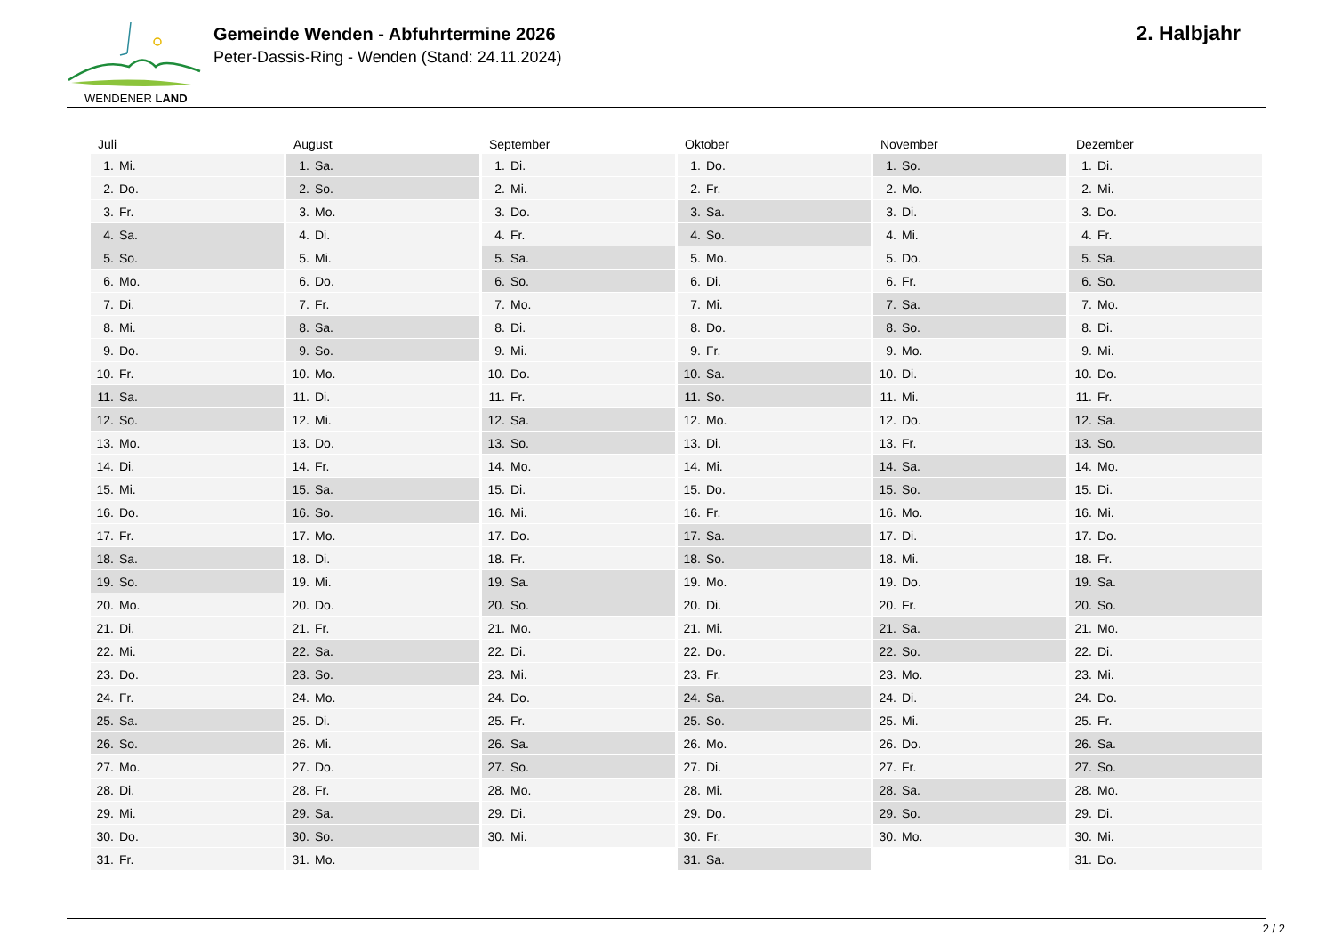WENDENER LAND
Gemeinde Wenden - Abfuhrtermine 2026
Peter-Dassis-Ring - Wenden (Stand: 24.11.2024)
2. Halbjahr
Juli
| 1. | Mi. |
| 2. | Do. |
| 3. | Fr. |
| 4. | Sa. |
| 5. | So. |
| 6. | Mo. |
| 7. | Di. |
| 8. | Mi. |
| 9. | Do. |
| 10. | Fr. |
| 11. | Sa. |
| 12. | So. |
| 13. | Mo. |
| 14. | Di. |
| 15. | Mi. |
| 16. | Do. |
| 17. | Fr. |
| 18. | Sa. |
| 19. | So. |
| 20. | Mo. |
| 21. | Di. |
| 22. | Mi. |
| 23. | Do. |
| 24. | Fr. |
| 25. | Sa. |
| 26. | So. |
| 27. | Mo. |
| 28. | Di. |
| 29. | Mi. |
| 30. | Do. |
| 31. | Fr. |
August
| 1. | Sa. |
| 2. | So. |
| 3. | Mo. |
| 4. | Di. |
| 5. | Mi. |
| 6. | Do. |
| 7. | Fr. |
| 8. | Sa. |
| 9. | So. |
| 10. | Mo. |
| 11. | Di. |
| 12. | Mi. |
| 13. | Do. |
| 14. | Fr. |
| 15. | Sa. |
| 16. | So. |
| 17. | Mo. |
| 18. | Di. |
| 19. | Mi. |
| 20. | Do. |
| 21. | Fr. |
| 22. | Sa. |
| 23. | So. |
| 24. | Mo. |
| 25. | Di. |
| 26. | Mi. |
| 27. | Do. |
| 28. | Fr. |
| 29. | Sa. |
| 30. | So. |
| 31. | Mo. |
September
| 1. | Di. |
| 2. | Mi. |
| 3. | Do. |
| 4. | Fr. |
| 5. | Sa. |
| 6. | So. |
| 7. | Mo. |
| 8. | Di. |
| 9. | Mi. |
| 10. | Do. |
| 11. | Fr. |
| 12. | Sa. |
| 13. | So. |
| 14. | Mo. |
| 15. | Di. |
| 16. | Mi. |
| 17. | Do. |
| 18. | Fr. |
| 19. | Sa. |
| 20. | So. |
| 21. | Mo. |
| 22. | Di. |
| 23. | Mi. |
| 24. | Do. |
| 25. | Fr. |
| 26. | Sa. |
| 27. | So. |
| 28. | Mo. |
| 29. | Di. |
| 30. | Mi. |
Oktober
| 1. | Do. |
| 2. | Fr. |
| 3. | Sa. |
| 4. | So. |
| 5. | Mo. |
| 6. | Di. |
| 7. | Mi. |
| 8. | Do. |
| 9. | Fr. |
| 10. | Sa. |
| 11. | So. |
| 12. | Mo. |
| 13. | Di. |
| 14. | Mi. |
| 15. | Do. |
| 16. | Fr. |
| 17. | Sa. |
| 18. | So. |
| 19. | Mo. |
| 20. | Di. |
| 21. | Mi. |
| 22. | Do. |
| 23. | Fr. |
| 24. | Sa. |
| 25. | So. |
| 26. | Mo. |
| 27. | Di. |
| 28. | Mi. |
| 29. | Do. |
| 30. | Fr. |
| 31. | Sa. |
November
| 1. | So. |
| 2. | Mo. |
| 3. | Di. |
| 4. | Mi. |
| 5. | Do. |
| 6. | Fr. |
| 7. | Sa. |
| 8. | So. |
| 9. | Mo. |
| 10. | Di. |
| 11. | Mi. |
| 12. | Do. |
| 13. | Fr. |
| 14. | Sa. |
| 15. | So. |
| 16. | Mo. |
| 17. | Di. |
| 18. | Mi. |
| 19. | Do. |
| 20. | Fr. |
| 21. | Sa. |
| 22. | So. |
| 23. | Mo. |
| 24. | Di. |
| 25. | Mi. |
| 26. | Do. |
| 27. | Fr. |
| 28. | Sa. |
| 29. | So. |
| 30. | Mo. |
Dezember
| 1. | Di. |
| 2. | Mi. |
| 3. | Do. |
| 4. | Fr. |
| 5. | Sa. |
| 6. | So. |
| 7. | Mo. |
| 8. | Di. |
| 9. | Mi. |
| 10. | Do. |
| 11. | Fr. |
| 12. | Sa. |
| 13. | So. |
| 14. | Mo. |
| 15. | Di. |
| 16. | Mi. |
| 17. | Do. |
| 18. | Fr. |
| 19. | Sa. |
| 20. | So. |
| 21. | Mo. |
| 22. | Di. |
| 23. | Mi. |
| 24. | Do. |
| 25. | Fr. |
| 26. | Sa. |
| 27. | So. |
| 28. | Mo. |
| 29. | Di. |
| 30. | Mi. |
| 31. | Do. |
2 / 2